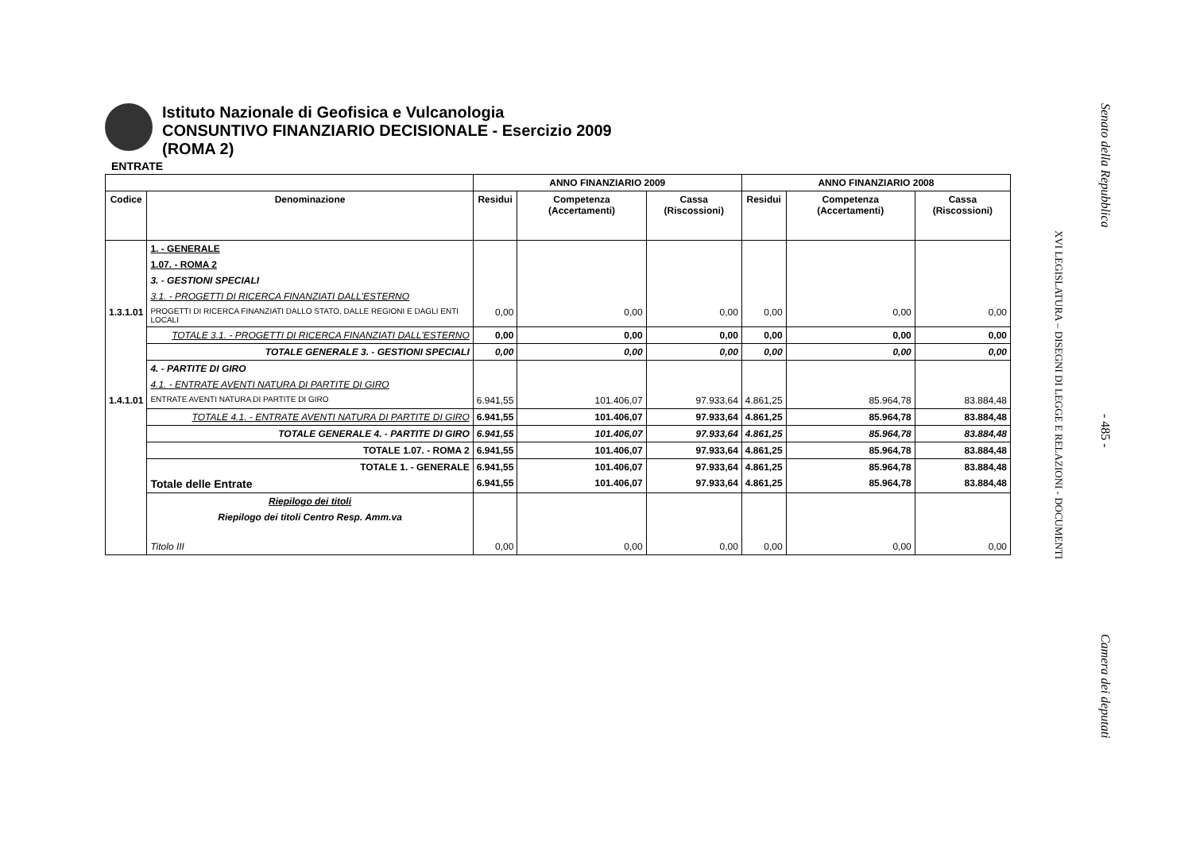Istituto Nazionale di Geofisica e Vulcanologia
CONSUNTIVO FINANZIARIO DECISIONALE - Esercizio 2009
(ROMA 2)
ENTRATE
| | | ANNO FINANZIARIO 2009 | | | ANNO FINANZIARIO 2008 | | |
| --- | --- | --- | --- | --- | --- | --- | --- |
| Codice | Denominazione | Residui | Competenza (Accertamenti) | Cassa (Riscossioni) | Residui | Competenza (Accertamenti) | Cassa (Riscossioni) |
| | 1. - GENERALE | | | | | | |
| | 1.07. - ROMA 2 | | | | | | |
| | 3. - GESTIONI SPECIALI | | | | | | |
| | 3.1. - PROGETTI DI RICERCA FINANZIATI DALL'ESTERNO | | | | | | |
| 1.3.1.01 | PROGETTI DI RICERCA FINANZIATI DALLO STATO, DALLE REGIONI E DAGLI ENTI LOCALI | 0,00 | 0,00 | 0,00 | 0,00 | 0,00 | 0,00 |
| | TOTALE 3.1. - PROGETTI DI RICERCA FINANZIATI DALL'ESTERNO | 0,00 | 0,00 | 0,00 | 0,00 | 0,00 | 0,00 |
| | TOTALE GENERALE 3. - GESTIONI SPECIALI | 0,00 | 0,00 | 0,00 | 0,00 | 0,00 | 0,00 |
| | 4. - PARTITE DI GIRO | | | | | | |
| | 4.1. - ENTRATE AVENTI NATURA DI PARTITE DI GIRO | | | | | | |
| 1.4.1.01 | ENTRATE AVENTI NATURA DI PARTITE DI GIRO | 6.941,55 | 101.406,07 | 97.933,64 | 4.861,25 | 85.964,78 | 83.884,48 |
| | TOTALE 4.1. - ENTRATE AVENTI NATURA DI PARTITE DI GIRO | 6.941,55 | 101.406,07 | 97.933,64 | 4.861,25 | 85.964,78 | 83.884,48 |
| | TOTALE GENERALE 4. - PARTITE DI GIRO | 6.941,55 | 101.406,07 | 97.933,64 | 4.861,25 | 85.964,78 | 83.884,48 |
| | TOTALE 1.07. - ROMA 2 | 6.941,55 | 101.406,07 | 97.933,64 | 4.861,25 | 85.964,78 | 83.884,48 |
| | TOTALE 1. - GENERALE | 6.941,55 | 101.406,07 | 97.933,64 | 4.861,25 | 85.964,78 | 83.884,48 |
| | Totale delle Entrate | 6.941,55 | 101.406,07 | 97.933,64 | 4.861,25 | 85.964,78 | 83.884,48 |
| | Riepilogo dei titoli | | | | | | |
| | Riepilogo dei titoli Centro Resp. Amm.va | | | | | | |
| | Titolo III | 0,00 | 0,00 | 0,00 | 0,00 | 0,00 | 0,00 |
Senato della Repubblica
- 485 -
Camera dei deputati
XVI LEGISLATURA – DISEGNI DI LEGGE E RELAZIONI - DOCUMENTI